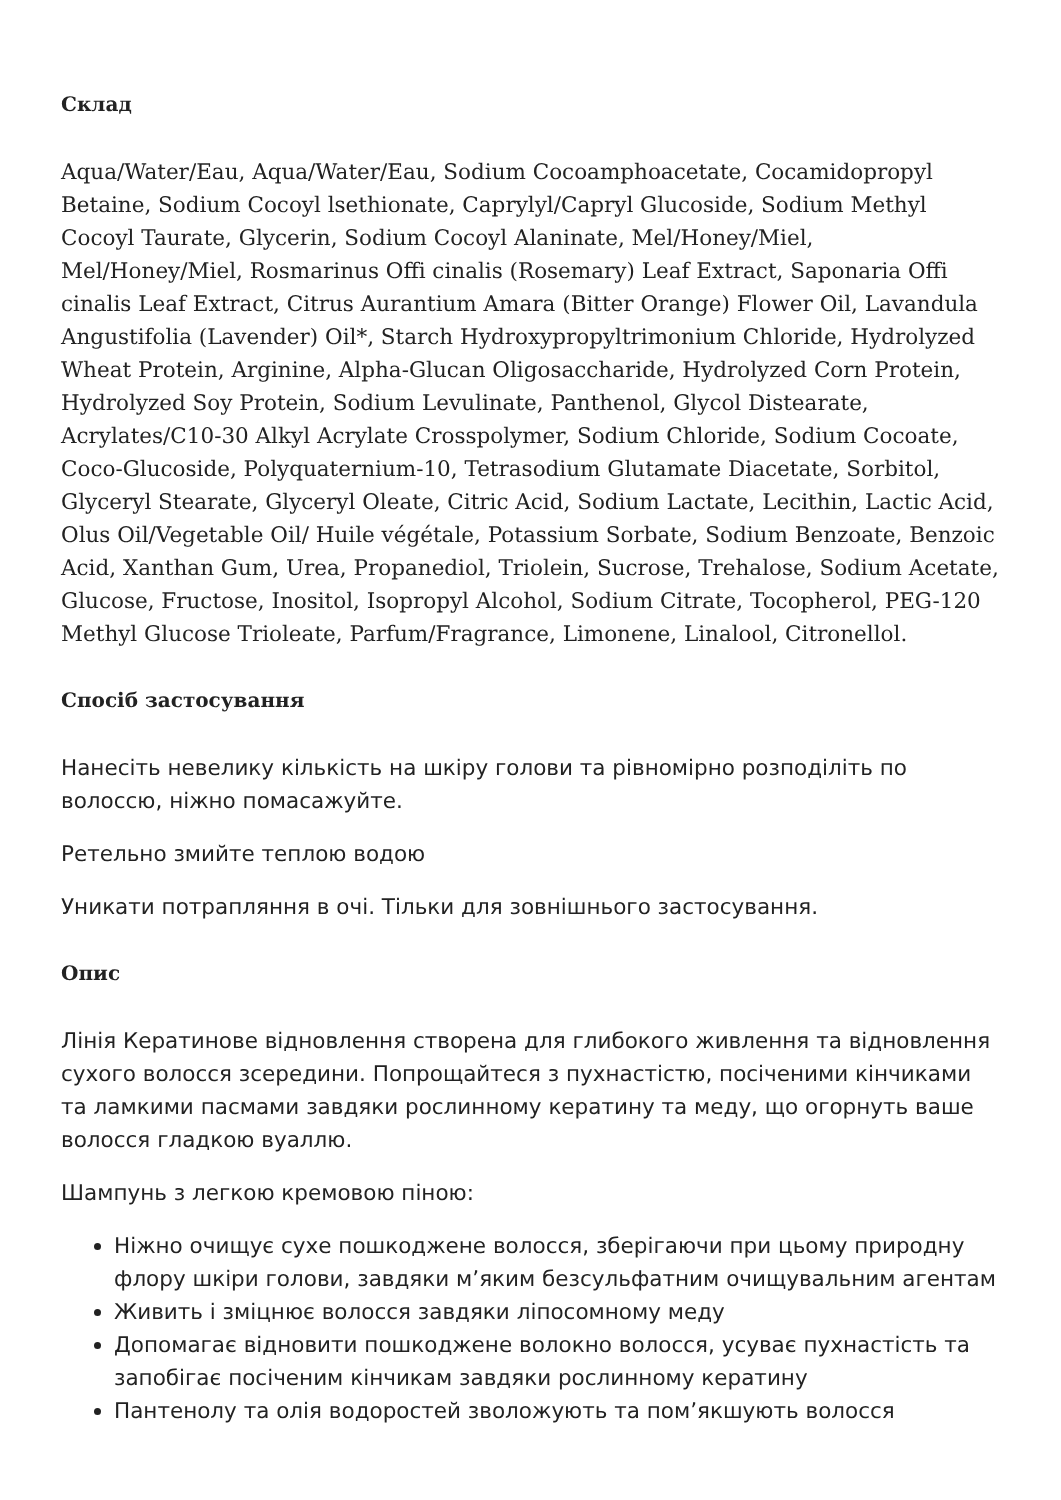Склад
Aqua/Water/Eau, Aqua/Water/Eau, Sodium Cocoamphoacetate, Cocamidopropyl Betaine, Sodium Cocoyl lsethionate, Caprylyl/Capryl Glucoside, Sodium Methyl Cocoyl Taurate, Glycerin, Sodium Cocoyl Alaninate, Mel/Honey/Miel, Mel/Honey/Miel, Rosmarinus Offi cinalis (Rosemary) Leaf Extract, Saponaria Offi cinalis Leaf Extract, Citrus Aurantium Amara (Bitter Orange) Flower Oil, Lavandula Angustifolia (Lavender) Oil*, Starch Hydroxypropyltrimonium Chloride, Hydrolyzed Wheat Protein, Arginine, Alpha-Glucan Oligosaccharide, Hydrolyzed Corn Protein, Hydrolyzed Soy Protein, Sodium Levulinate, Panthenol, Glycol Distearate, Acrylates/C10-30 Alkyl Acrylate Crosspolymer, Sodium Chloride, Sodium Cocoate, Coco-Glucoside, Polyquaternium-10, Tetrasodium Glutamate Diacetate, Sorbitol, Glyceryl Stearate, Glyceryl Oleate, Citric Acid, Sodium Lactate, Lecithin, Lactic Acid, Olus Oil/Vegetable Oil/ Huile végétale, Potassium Sorbate, Sodium Benzoate, Benzoic Acid, Xanthan Gum, Urea, Propanediol, Triolein, Sucrose, Trehalose, Sodium Acetate, Glucose, Fructose, Inositol, Isopropyl Alcohol, Sodium Citrate, Tocopherol, PEG-120 Methyl Glucose Trioleate, Parfum/Fragrance, Limonene, Linalool, Citronellol.
Спосіб застосування
Нанесіть невелику кількість на шкіру голови та рівномірно розподіліть по волоссю, ніжно помасажуйте.
Ретельно змийте теплою водою
Уникати потрапляння в очі. Тільки для зовнішнього застосування.
Опис
Лінія Кератинове відновлення створена для глибокого живлення та відновлення сухого волосся зсередини. Попрощайтеся з пухнастістю, посіченими кінчиками та ламкими пасмами завдяки рослинному кератину та меду, що огорнуть ваше волосся гладкою вуаллю.
Шампунь з легкою кремовою піною:
Ніжно очищує сухе пошкоджене волосся, зберігаючи при цьому природну флору шкіри голови, завдяки м’яким безсульфатним очищувальним агентам
Живить і зміцнює волосся завдяки ліпосомному меду
Допомагає відновити пошкоджене волокно волосся, усуває пухнастість та запобігає посіченим кінчикам завдяки рослинному кератину
Пантенолу та олія водоростей зволожують та пом’якшують волосся